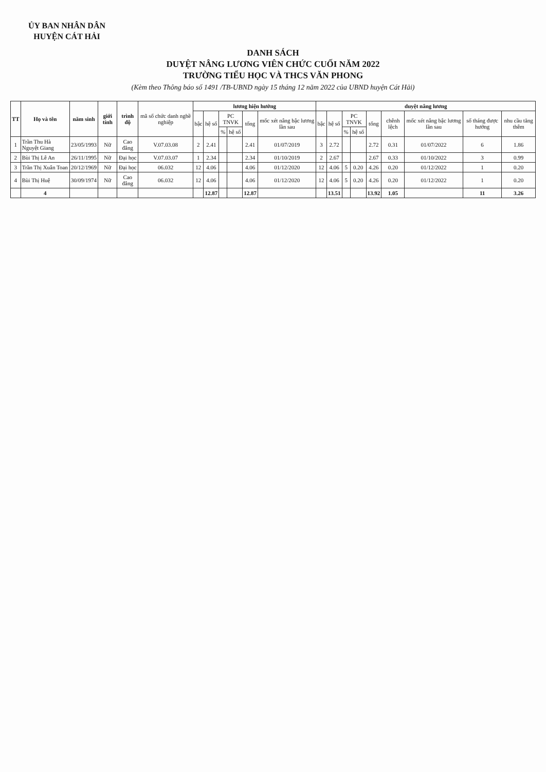ỦY BAN NHÂN DÂN
HUYỆN CÁT HẢI
DANH SÁCH
DUYỆT NÂNG LƯƠNG VIÊN CHỨC CUỐI NĂM 2022
TRƯỜNG TIỂU HỌC VÀ THCS VĂN PHONG
(Kèm theo Thông báo số 1491 /TB-UBND ngày 15 tháng 12 năm 2022 của UBND huyện Cát Hải)
| TT | Họ và tên | năm sinh | giới tính | trình độ | mã số chức danh nghề nghiệp | lương hiện hưởng | | | | | | duyệt nâng lương | | | | | | | | |
| --- | --- | --- | --- | --- | --- | --- | --- | --- | --- | --- | --- | --- | --- | --- | --- | --- | --- | --- | --- | --- |
| | | | | | | bậc | hệ số | PC TNVK | | tổng | mốc xét nâng bậc lương lần sau | bậc | hệ số | PC TNVK | | tổng | chênh lệch | mốc xét nâng bậc lương lần sau | số tháng được hưởng | nhu cầu tăng thêm |
| | | | | | | | | % | hệ số | | | | | % | hệ số | | | | | |
| 1 | Trần Thu Hà Nguyệt Giang | 23/05/1993 | Nữ | Cao đẳng | V.07.03.08 | 2 | 2.41 | | | 2.41 | 01/07/2019 | 3 | 2.72 | | | 2.72 | 0.31 | 01/07/2022 | 6 | 1.86 |
| 2 | Bùi Thị Lê An | 26/11/1995 | Nữ | Đại học | V.07.03.07 | 1 | 2.34 | | | 2.34 | 01/10/2019 | 2 | 2.67 | | | 2.67 | 0.33 | 01/10/2022 | 3 | 0.99 |
| 3 | Trần Thị Xuân Toan | 20/12/1969 | Nữ | Đại học | 06.032 | 12 | 4.06 | | | 4.06 | 01/12/2020 | 12 | 4.06 | 5 | 0.20 | 4.26 | 0.20 | 01/12/2022 | 1 | 0.20 |
| 4 | Bùi Thị Huệ | 30/09/1974 | Nữ | Cao đẳng | 06.032 | 12 | 4.06 | | | 4.06 | 01/12/2020 | 12 | 4.06 | 5 | 0.20 | 4.26 | 0.20 | 01/12/2022 | 1 | 0.20 |
| | 4 | | | | | | 12.87 | | | 12.87 | | | 13.51 | | | 13.92 | 1.05 | | 11 | 3.26 |